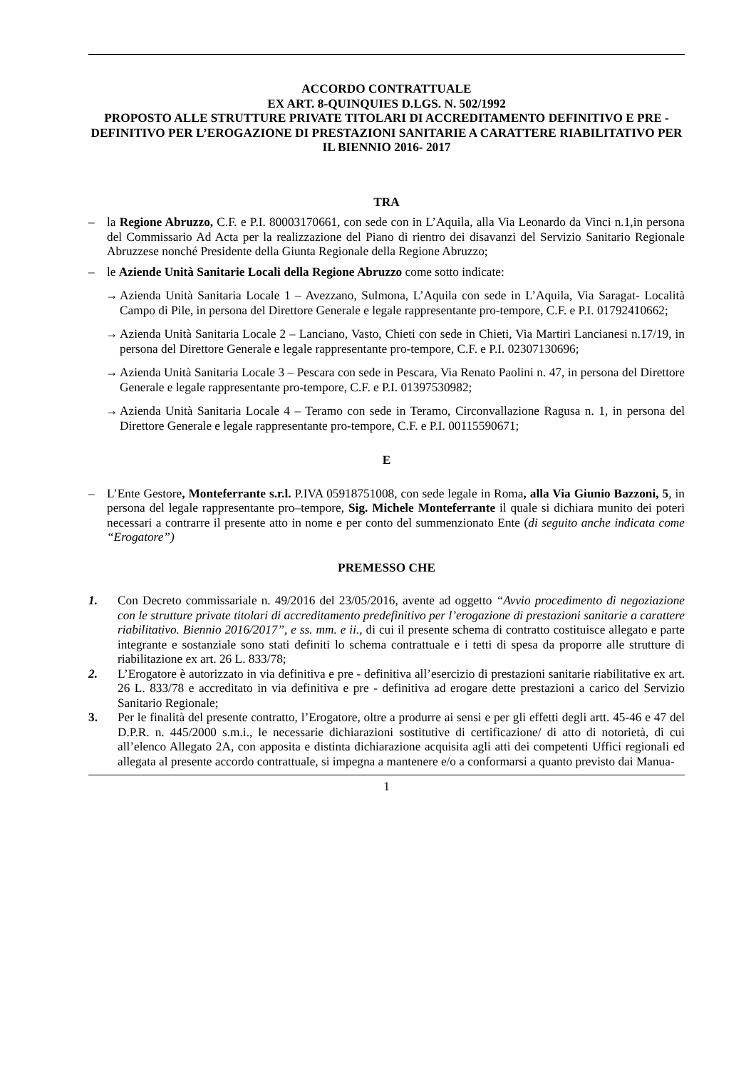ACCORDO CONTRATTUALE
EX ART. 8-QUINQUIES D.LGS. N. 502/1992
PROPOSTO ALLE STRUTTURE PRIVATE TITOLARI DI ACCREDITAMENTO DEFINITIVO E PRE - DEFINITIVO PER L’EROGAZIONE DI PRESTAZIONI SANITARIE A CARATTERE RIABILITATIVO PER IL BIENNIO 2016- 2017
TRA
– la Regione Abruzzo, C.F. e P.I. 80003170661, con sede con in L’Aquila, alla Via Leonardo da Vinci n.1,in persona del Commissario Ad Acta per la realizzazione del Piano di rientro dei disavanzi del Servizio Sanitario Regionale Abruzzese nonché Presidente della Giunta Regionale della Regione Abruzzo;
– le Aziende Unità Sanitarie Locali della Regione Abruzzo come sotto indicate:
→ Azienda Unità Sanitaria Locale 1 – Avezzano, Sulmona, L’Aquila con sede in L’Aquila, Via Saragat- Località Campo di Pile, in persona del Direttore Generale e legale rappresentante pro-tempore, C.F. e P.I. 01792410662;
→ Azienda Unità Sanitaria Locale 2 – Lanciano, Vasto, Chieti con sede in Chieti, Via Martiri Lancianesi n.17/19, in persona del Direttore Generale e legale rappresentante pro-tempore, C.F. e P.I. 02307130696;
→ Azienda Unità Sanitaria Locale 3 – Pescara con sede in Pescara, Via Renato Paolini n. 47, in persona del Direttore Generale e legale rappresentante pro-tempore, C.F. e P.I. 01397530982;
→ Azienda Unità Sanitaria Locale 4 – Teramo con sede in Teramo, Circonvallazione Ragusa n. 1, in persona del Direttore Generale e legale rappresentante pro-tempore, C.F. e P.I. 00115590671;
E
– L’Ente Gestore, Monteferrante s.r.l. P.IVA 05918751008, con sede legale in Roma, alla Via Giunio Bazzoni, 5, in persona del legale rappresentante pro–tempore, Sig. Michele Monteferrante il quale si dichiara munito dei poteri necessari a contrarre il presente atto in nome e per conto del summenzionato Ente (di seguito anche indicata come “Erogatore”)
PREMESSO CHE
1. Con Decreto commissariale n. 49/2016 del 23/05/2016, avente ad oggetto “Avvio procedimento di negoziazione con le strutture private titolari di accreditamento predefinitivo per l’erogazione di prestazioni sanitarie a carattere riabilitativo. Biennio 2016/2017”, e ss. mm. e ii., di cui il presente schema di contratto costituisce allegato e parte integrante e sostanziale sono stati definiti lo schema contrattuale e i tetti di spesa da proporre alle strutture di riabilitazione ex art. 26 L. 833/78;
2. L’Erogatore è autorizzato in via definitiva e pre - definitiva all’esercizio di prestazioni sanitarie riabilitative ex art. 26 L. 833/78 e accreditato in via definitiva e pre - definitiva ad erogare dette prestazioni a carico del Servizio Sanitario Regionale;
3. Per le finalità del presente contratto, l’Erogatore, oltre a produrre ai sensi e per gli effetti degli artt. 45-46 e 47 del D.P.R. n. 445/2000 s.m.i., le necessarie dichiarazioni sostitutive di certificazione/ di atto di notorietà, di cui all’elenco Allegato 2A, con apposita e distinta dichiarazione acquisita agli atti dei competenti Uffici regionali ed allegata al presente accordo contrattuale, si impegna a mantenere e/o a conformarsi a quanto previsto dai Manua-
1